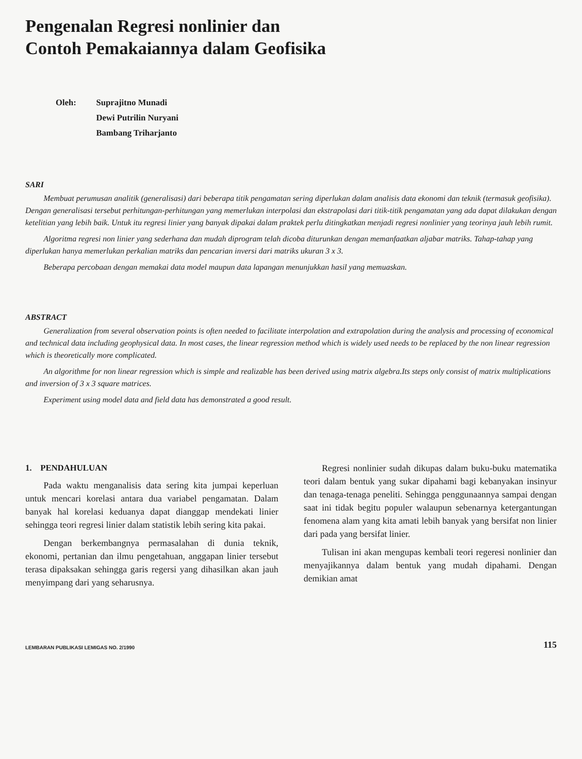Pengenalan Regresi nonlinier dan
Contoh Pemakaiannya dalam Geofisika
Oleh: Suprajitno Munadi
Dewi Putrilin Nuryani
Bambang Triharjanto
SARI
Membuat perumusan analitik (generalisasi) dari beberapa titik pengamatan sering diperlukan dalam analisis data ekonomi dan teknik (termasuk geofisika). Dengan generalisasi tersebut perhitungan-perhitungan yang memerlukan interpolasi dan ekstrapolasi dari titik-titik pengamatan yang ada dapat dilakukan dengan ketelitian yang lebih baik. Untuk itu regresi linier yang banyak dipakai dalam praktek perlu ditingkatkan menjadi regresi nonlinier yang teorinya jauh lebih rumit.
Algoritma regresi non linier yang sederhana dan mudah diprogram telah dicoba diturunkan dengan memanfaatkan aljabar matriks. Tahap-tahap yang diperlukan hanya memerlukan perkalian matriks dan pencarian inversi dari matriks ukuran 3 x 3.
Beberapa percobaan dengan memakai data model maupun data lapangan menunjukkan hasil yang memuaskan.
ABSTRACT
Generalization from several observation points is often needed to facilitate interpolation and extrapolation during the analysis and processing of economical and technical data including geophysical data. In most cases, the linear regression method which is widely used needs to be replaced by the non linear regression which is theoretically more complicated.
An algorithme for non linear regression which is simple and realizable has been derived using matrix algebra.Its steps only consist of matrix multiplications and inversion of 3 x 3 square matrices.
Experiment using model data and field data has demonstrated a good result.
1. PENDAHULUAN
Pada waktu menganalisis data sering kita jumpai keperluan untuk mencari korelasi antara dua variabel pengamatan. Dalam banyak hal korelasi keduanya dapat dianggap mendekati linier sehingga teori regresi linier dalam statistik lebih sering kita pakai.
Dengan berkembangnya permasalahan di dunia teknik, ekonomi, pertanian dan ilmu pengetahuan, anggapan linier tersebut terasa dipaksakan sehingga garis regersi yang dihasilkan akan jauh menyimpang dari yang seharusnya.
Regresi nonlinier sudah dikupas dalam buku-buku matematika teori dalam bentuk yang sukar dipahami bagi kebanyakan insinyur dan tenaga-tenaga peneliti. Sehingga penggunaannya sampai dengan saat ini tidak begitu populer walaupun sebenarnya ketergantungan fenomena alam yang kita amati lebih banyak yang bersifat non linier dari pada yang bersifat linier.
Tulisan ini akan mengupas kembali teori regeresi nonlinier dan menyajikannya dalam bentuk yang mudah dipahami. Dengan demikian amat
LEMBARAN PUBLIKASI LEMIGAS NO. 2/1990
115